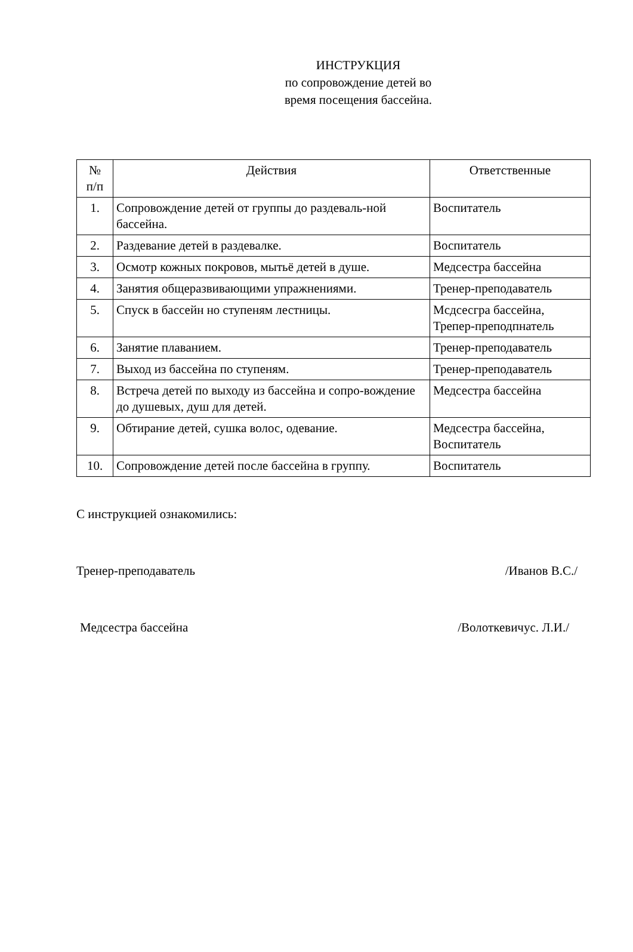ИНСТРУКЦИЯ
по сопровождение детей во
время посещения бассейна.
| № п/п | Действия | Ответственные |
| --- | --- | --- |
| 1. | Сопровождение детей от группы до раздеваль-ной бассейна. | Воспитатель |
| 2. | Раздевание детей в раздевалке. | Воспитатель |
| 3. | Осмотр кожных покровов, мытьё детей в душе. | Медсестра бассейна |
| 4. | Занятия общеразвивающими упражнениями. | Тренер-преподаватель |
| 5. | Спуск в бассейн но ступеням лестницы. | Мсдсесгра бассейна, Трепер-преподпнатель |
| 6. | Занятие плаванием. | Тренер-преподаватель |
| 7. | Выход из бассейна по ступеням. | Тренер-преподаватель |
| 8. | Встреча детей по выходу из бассейна и сопро-вождение до душевых, душ для детей. | Медсестра бассейна |
| 9. | Обтирание детей, сушка волос, одевание. | Медсестра бассейна, Воспитатель |
| 10. | Сопровождение детей после бассейна в группу. | Воспитатель |
С инструкцией ознакомились:
Тренер-преподаватель /Иванов В.С./
Медсестра бассейна /Волоткевичус. Л.И./